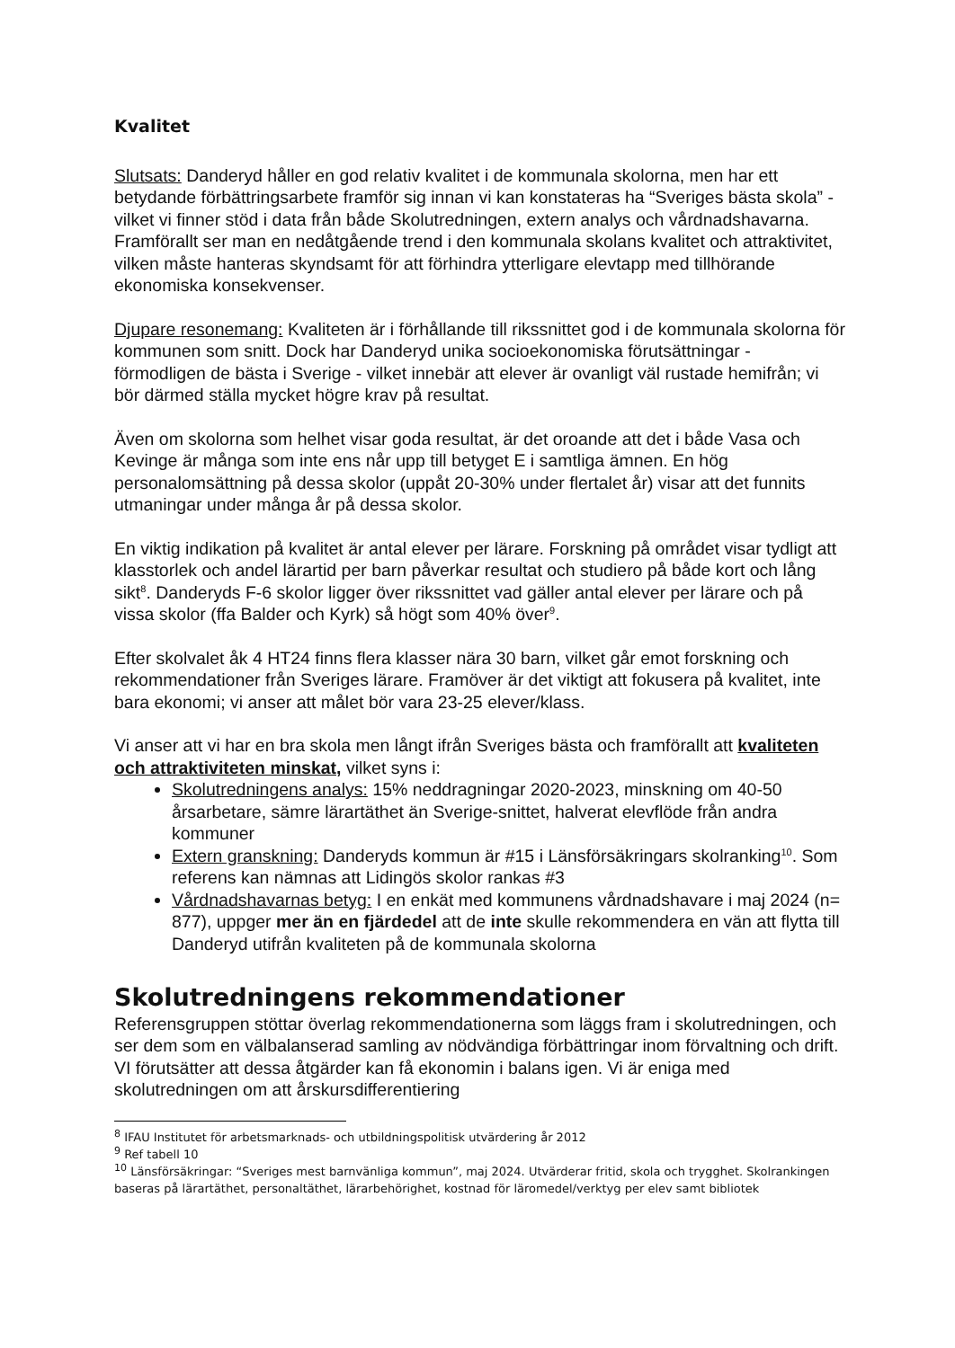Kvalitet
Slutsats: Danderyd håller en god relativ kvalitet i de kommunala skolorna, men har ett betydande förbättringsarbete framför sig innan vi kan konstateras ha “Sveriges bästa skola” - vilket vi finner stöd i data från både Skolutredningen, extern analys och vårdnadshavarna. Framförallt ser man en nedåtgående trend i den kommunala skolans kvalitet och attraktivitet, vilken måste hanteras skyndsamt för att förhindra ytterligare elevtapp med tillhörande ekonomiska konsekvenser.
Djupare resonemang: Kvaliteten är i förhållande till rikssnittet god i de kommunala skolorna för kommunen som snitt. Dock har Danderyd unika socioekonomiska förutsättningar - förmodligen de bästa i Sverige - vilket innebär att elever är ovanligt väl rustade hemifrån; vi bör därmed ställa mycket högre krav på resultat.
Även om skolorna som helhet visar goda resultat, är det oroande att det i både Vasa och Kevinge är många som inte ens når upp till betyget E i samtliga ämnen. En hög personalomsättning på dessa skolor (uppåt 20-30% under flertalet år) visar att det funnits utmaningar under många år på dessa skolor.
En viktig indikation på kvalitet är antal elever per lärare. Forskning på området visar tydligt att klasstorlek och andel lärartid per barn påverkar resultat och studiero på både kort och lång sikt<sup>8</sup>. Danderyds F-6 skolor ligger över rikssnittet vad gäller antal elever per lärare och på vissa skolor (ffa Balder och Kyrk) så högt som 40% över<sup>9</sup>.
Efter skolvalet åk 4 HT24 finns flera klasser nära 30 barn, vilket går emot forskning och rekommendationer från Sveriges lärare. Framöver är det viktigt att fokusera på kvalitet, inte bara ekonomi; vi anser att målet bör vara 23-25 elever/klass.
Vi anser att vi har en bra skola men långt ifrån Sveriges bästa och framförallt att kvaliteten och attraktiviteten minskat, vilket syns i:
Skolutredningens analys: 15% neddragningar 2020-2023, minskning om 40-50 årsarbetare, sämre lärartäthet än Sverige-snittet, halverat elevflöde från andra kommuner
Extern granskning: Danderyds kommun är #15 i Länsförsäkringars skolranking<sup>10</sup>. Som referens kan nämnas att Lidingös skolor rankas #3
Vårdnadshavarnas betyg: I en enkät med kommunens vårdnadshavare i maj 2024 (n= 877), uppger mer än en fjärdedel att de inte skulle rekommendera en vän att flytta till Danderyd utifrån kvaliteten på de kommunala skolorna
Skolutredningens rekommendationer
Referensgruppen stöttar överlag rekommendationerna som läggs fram i skolutredningen, och ser dem som en välbalanserad samling av nödvändiga förbättringar inom förvaltning och drift. VI förutsätter att dessa åtgärder kan få ekonomin i balans igen. Vi är eniga med skolutredningen om att årskursdifferentiering
<sup>8</sup> IFAU Institutet för arbetsmarknads- och utbildningspolitisk utvärdering år 2012
<sup>9</sup> Ref tabell 10
<sup>10</sup> Länsförsäkringar: “Sveriges mest barnvänliga kommun”, maj 2024. Utvärderar fritid, skola och trygghet. Skolrankingen baseras på lärartäthet, personaltäthet, lärarbehörighet, kostnad för läromedel/verktyg per elev samt bibliotek